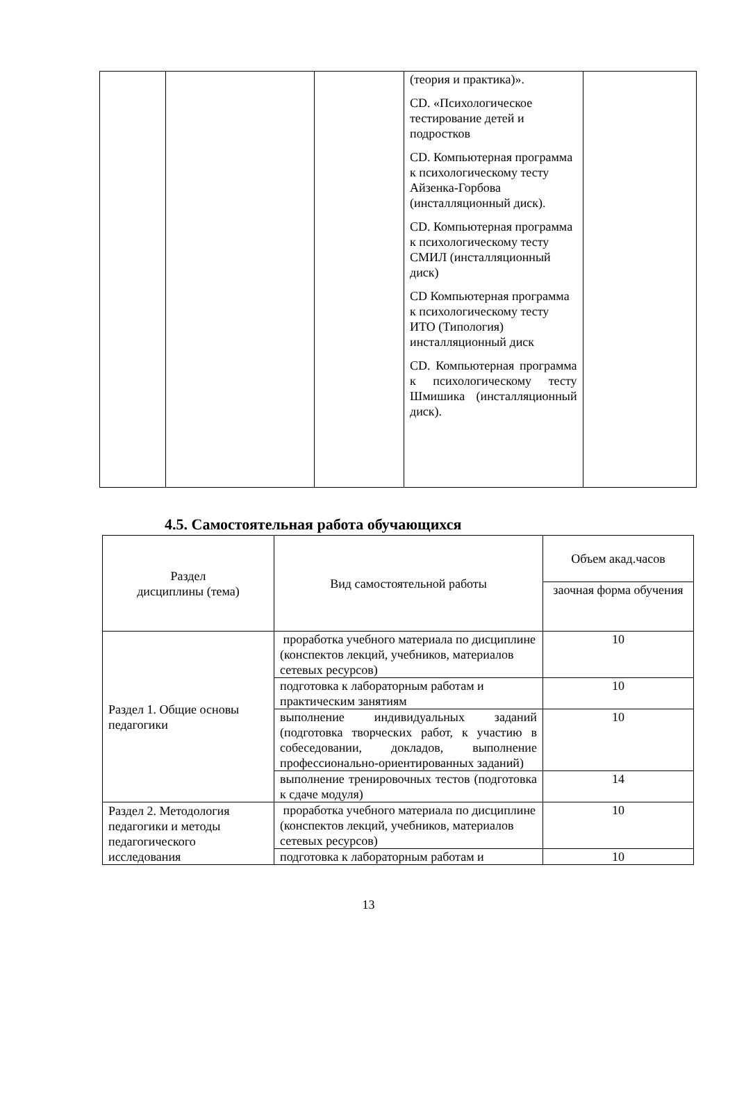| | | | (теория и практика)». CD. «Психологическое тестирование детей и подростков CD. Компьютерная программа к психологическому тесту Айзенка-Горбова (инсталляционный диск). CD. Компьютерная программа к психологическому тесту СМИЛ (инсталляционный диск) CD Компьютерная программа к психологическому тесту ИТО (Типология) инсталляционный диск CD. Компьютерная программа к психологическому тесту Шмишика (инсталляционный диск). | |
4.5. Самостоятельная работа обучающихся
| Раздел дисциплины (тема) | Вид самостоятельной работы | Объем акад.часов |
| | | заочная форма обучения |
| Раздел 1. Общие основы педагогики | проработка учебного материала по дисциплине (конспектов лекций, учебников, материалов сетевых ресурсов) | 10 |
| | подготовка к лабораторным работам и практическим занятиям | 10 |
| | выполнение индивидуальных заданий (подготовка творческих работ, к участию в собеседовании, докладов, выполнение профессионально-ориентированных заданий) | 10 |
| | выполнение тренировочных тестов (подготовка к сдаче модуля) | 14 |
| Раздел 2. Методология педагогики и методы педагогического исследования | проработка учебного материала по дисциплине (конспектов лекций, учебников, материалов сетевых ресурсов) | 10 |
| | подготовка к лабораторным работам и | 10 |
13